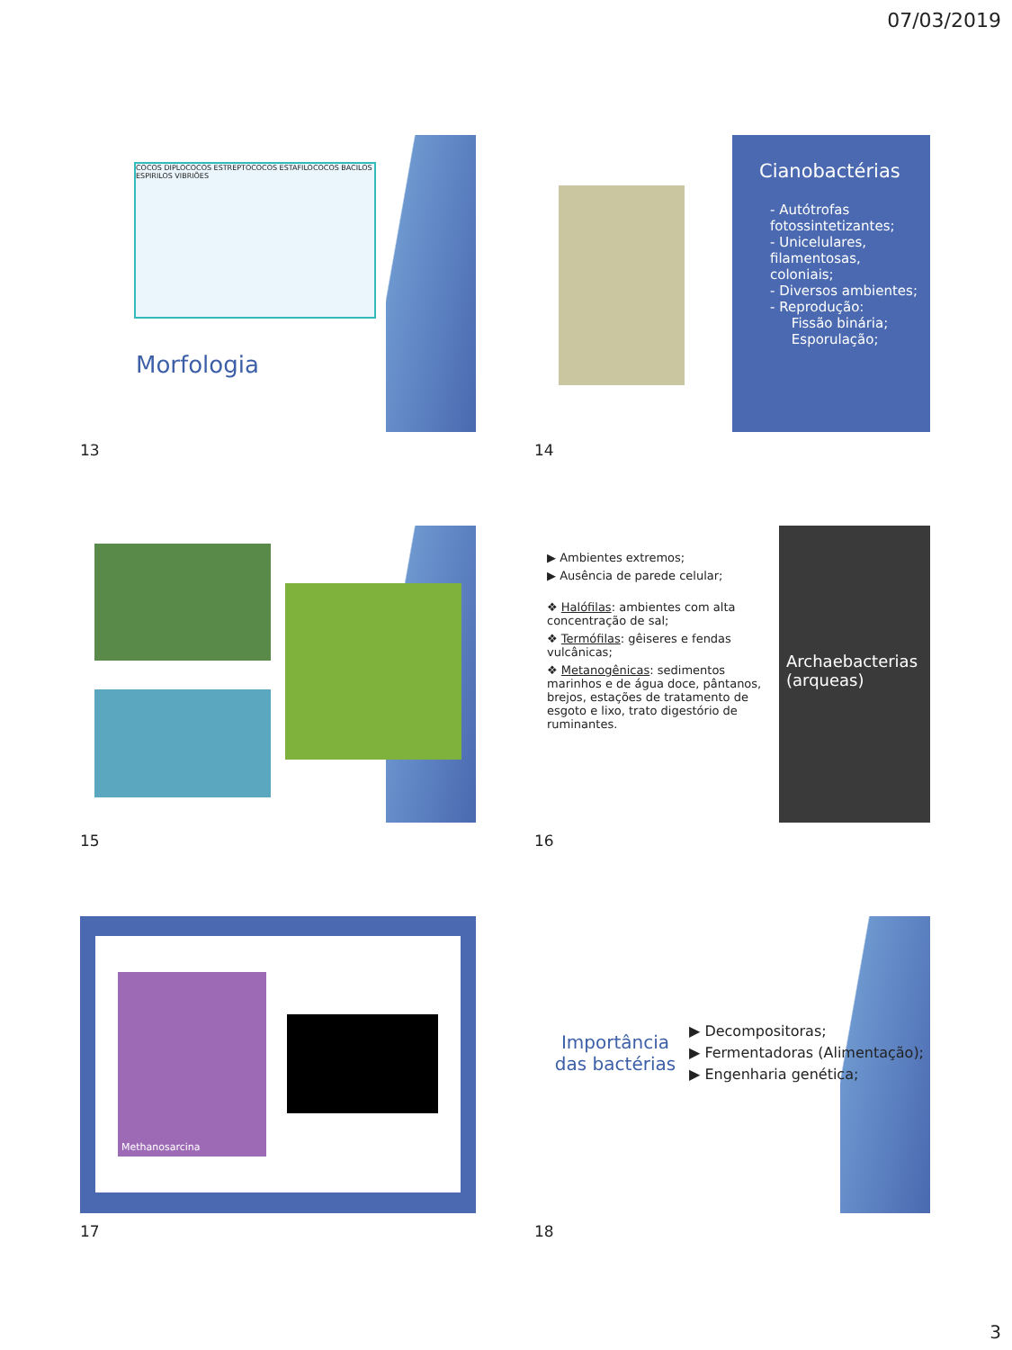07/03/2019
COCOS DIPLOCOCOS ESTREPTOCOCOS ESTAFILOCOCOS BACILOS ESPIRILOS VIBRIÕES
Morfologia
13
Cianobactérias
- Autótrofas fotossintetizantes;
- Unicelulares, filamentosas, coloniais;
- Diversos ambientes;
- Reprodução:
Fissão binária;
Esporulação;
14
15
Archaebacterias (arqueas)
▶ Ambientes extremos;
▶ Ausência de parede celular;
❖ Halófilas: ambientes com alta concentração de sal;
❖ Termófilas: gêiseres e fendas vulcânicas;
❖ Metanogênicas: sedimentos marinhos e de água doce, pântanos, brejos, estações de tratamento de esgoto e lixo, trato digestório de ruminantes.
16
Methanosarcina
17
Importância das bactérias
▶ Decompositoras;
▶ Fermentadoras (Alimentação);
▶ Engenharia genética;
18
3